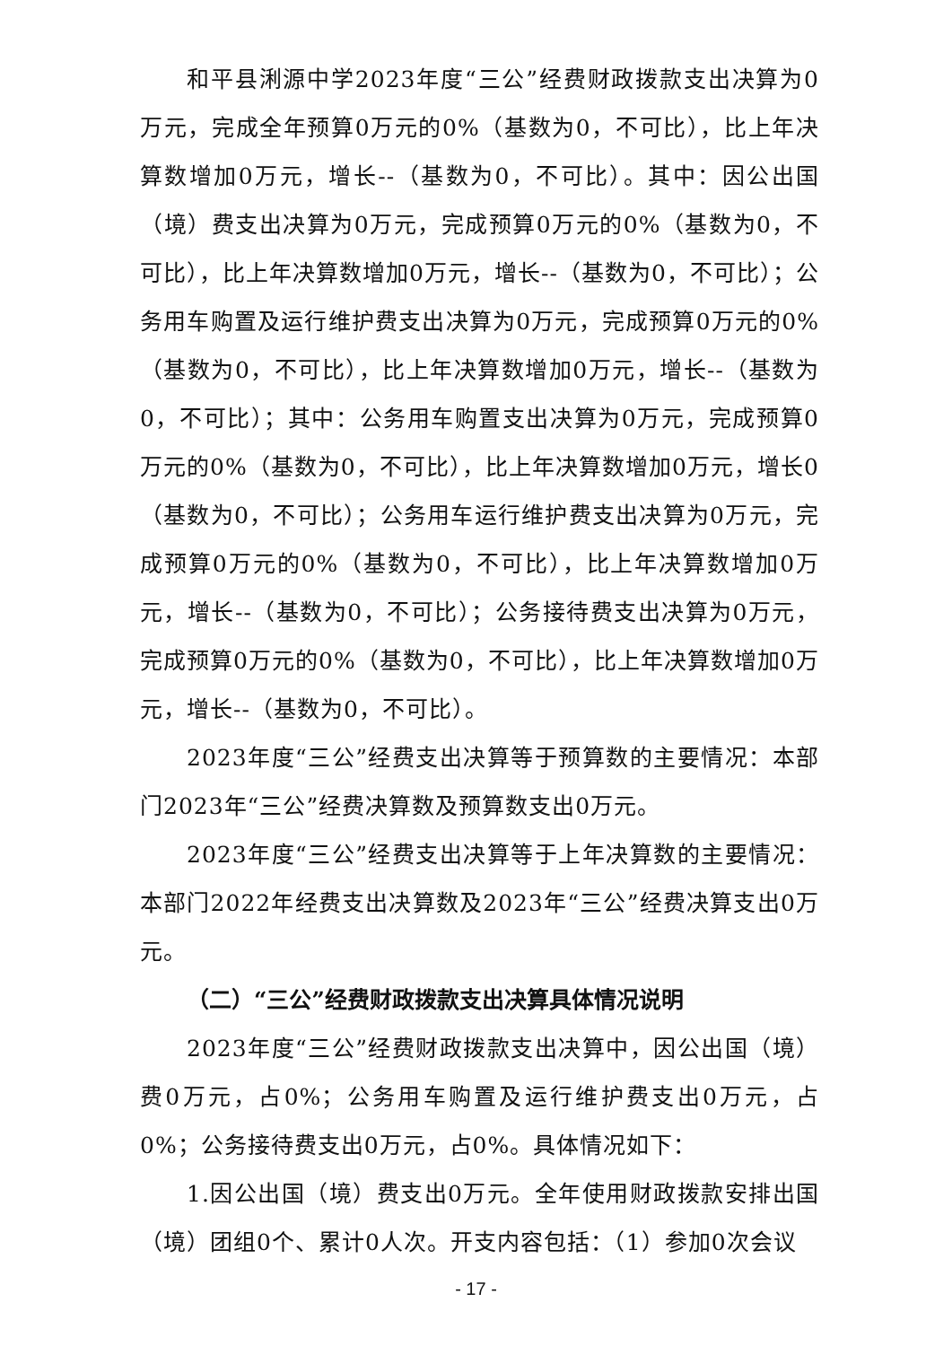和平县浰源中学2023年度“三公”经费财政拨款支出决算为0万元，完成全年预算0万元的0%（基数为0，不可比），比上年决算数增加0万元，增长--（基数为0，不可比）。其中：因公出国（境）费支出决算为0万元，完成预算0万元的0%（基数为0，不可比），比上年决算数增加0万元，增长--（基数为0，不可比）；公务用车购置及运行维护费支出决算为0万元，完成预算0万元的0%（基数为0，不可比），比上年决算数增加0万元，增长--（基数为0，不可比）；其中：公务用车购置支出决算为0万元，完成预算0万元的0%（基数为0，不可比），比上年决算数增加0万元，增长0（基数为0，不可比）；公务用车运行维护费支出决算为0万元，完成预算0万元的0%（基数为0，不可比），比上年决算数增加0万元，增长--（基数为0，不可比）；公务接待费支出决算为0万元，完成预算0万元的0%（基数为0，不可比），比上年决算数增加0万元，增长--（基数为0，不可比）。
2023年度“三公”经费支出决算等于预算数的主要情况：本部门2023年“三公”经费决算数及预算数支出0万元。
2023年度“三公”经费支出决算等于上年决算数的主要情况：本部门2022年经费支出决算数及2023年“三公”经费决算支出0万元。
（二）“三公”经费财政拨款支出决算具体情况说明
2023年度“三公”经费财政拨款支出决算中，因公出国（境）费0万元，占0%；公务用车购置及运行维护费支出0万元，占0%；公务接待费支出0万元，占0%。具体情况如下：
1.因公出国（境）费支出0万元。全年使用财政拨款安排出国（境）团组0个、累计0人次。开支内容包括：（1）参加0次会议
- 17 -